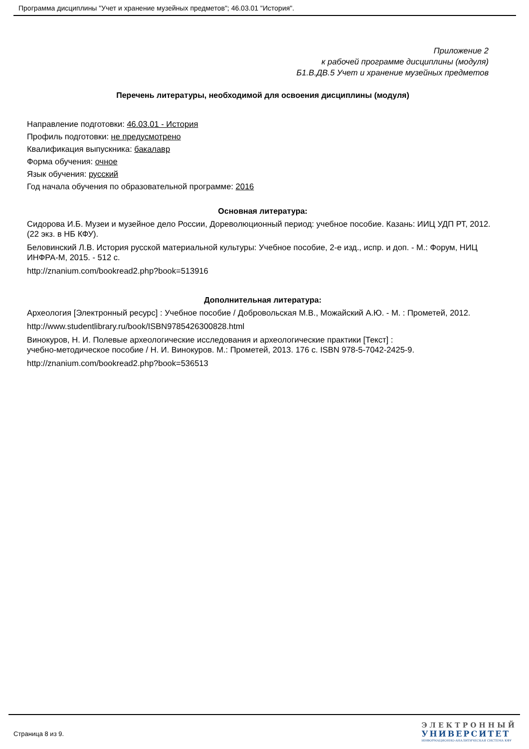Программа дисциплины "Учет и хранение музейных предметов"; 46.03.01 "История".
Приложение 2
к рабочей программе дисциплины (модуля)
Б1.В.ДВ.5 Учет и хранение музейных предметов
Перечень литературы, необходимой для освоения дисциплины (модуля)
Направление подготовки: 46.03.01 - История
Профиль подготовки: не предусмотрено
Квалификация выпускника: бакалавр
Форма обучения: очное
Язык обучения: русский
Год начала обучения по образовательной программе: 2016
Основная литература:
Сидорова И.Б. Музеи и музейное дело России, Дореволюционный период: учебное пособие. Казань: ИИЦ УДП РТ, 2012. (22 экз. в НБ КФУ).
Беловинский Л.В. История русской материальной культуры: Учебное пособие, 2-е изд., испр. и доп. - М.: Форум, НИЦ ИНФРА-М, 2015. - 512 с.
http://znanium.com/bookread2.php?book=513916
Дополнительная литература:
Археология [Электронный ресурс] : Учебное пособие / Добровольская М.В., Можайский А.Ю. - М. : Прометей, 2012.
http://www.studentlibrary.ru/book/ISBN9785426300828.html
Винокуров, Н. И. Полевые археологические исследования и археологические практики [Текст] :
учебно-методическое пособие / Н. И. Винокуров. М.: Прометей, 2013. 176 с. ISBN 978-5-7042-2425-9.
http://znanium.com/bookread2.php?book=536513
Страница 8 из 9.
ЭЛЕКТРОННЫЙ
УНИВЕРСИТЕТ
ИНФОРМАЦИОННО-АНАЛИТИЧЕСКАЯ СИСТЕМА КФУ